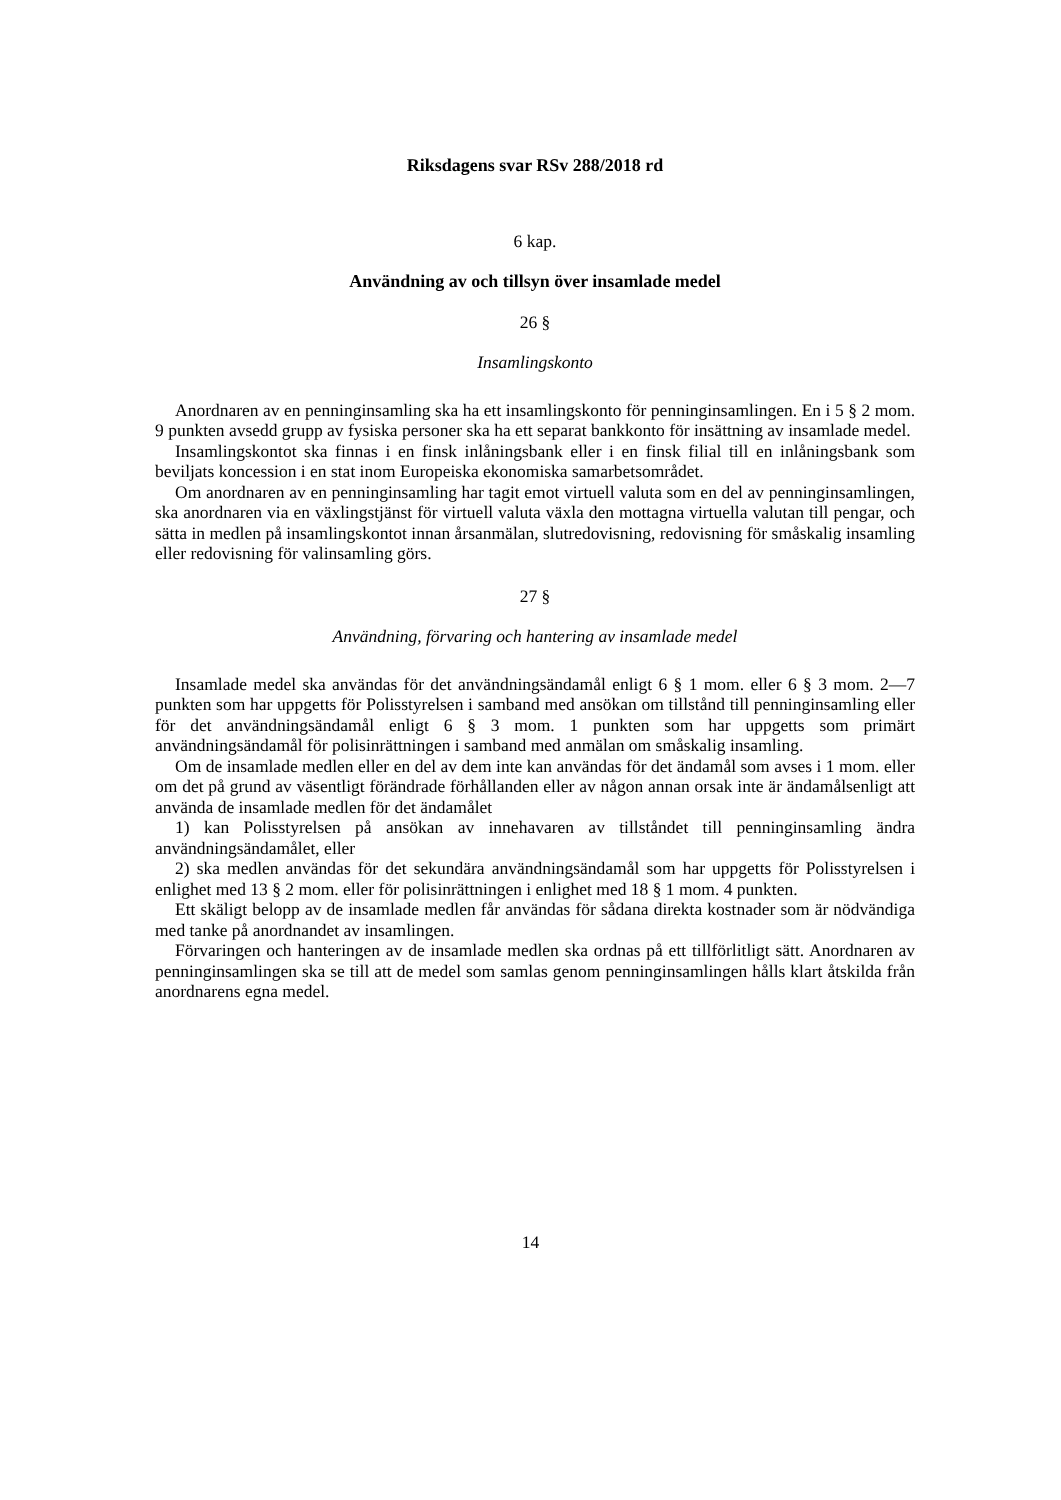Riksdagens svar RSv 288/2018 rd
6 kap.
Användning av och tillsyn över insamlade medel
26 §
Insamlingskonto
Anordnaren av en penninginsamling ska ha ett insamlingskonto för penninginsamlingen. En i 5 § 2 mom. 9 punkten avsedd grupp av fysiska personer ska ha ett separat bankkonto för insättning av insamlade medel.
Insamlingskontot ska finnas i en finsk inlåningsbank eller i en finsk filial till en inlåningsbank som beviljats koncession i en stat inom Europeiska ekonomiska samarbetsområdet.
Om anordnaren av en penninginsamling har tagit emot virtuell valuta som en del av penninginsamlingen, ska anordnaren via en växlingstjänst för virtuell valuta växla den mottagna virtuella valutan till pengar, och sätta in medlen på insamlingskontot innan årsanmälan, slutredovisning, redovisning för småskalig insamling eller redovisning för valinsamling görs.
27 §
Användning, förvaring och hantering av insamlade medel
Insamlade medel ska användas för det användningsändamål enligt 6 § 1 mom. eller 6 § 3 mom. 2—7 punkten som har uppgetts för Polisstyrelsen i samband med ansökan om tillstånd till penninginsamling eller för det användningsändamål enligt 6 § 3 mom. 1 punkten som har uppgetts som primärt användningsändamål för polisinrättningen i samband med anmälan om småskalig insamling.
Om de insamlade medlen eller en del av dem inte kan användas för det ändamål som avses i 1 mom. eller om det på grund av väsentligt förändrade förhållanden eller av någon annan orsak inte är ändamålsenligt att använda de insamlade medlen för det ändamålet
1) kan Polisstyrelsen på ansökan av innehavaren av tillståndet till penninginsamling ändra användningsändamålet, eller
2) ska medlen användas för det sekundära användningsändamål som har uppgetts för Polisstyrelsen i enlighet med 13 § 2 mom. eller för polisinrättningen i enlighet med 18 § 1 mom. 4 punkten.
Ett skäligt belopp av de insamlade medlen får användas för sådana direkta kostnader som är nödvändiga med tanke på anordnandet av insamlingen.
Förvaringen och hanteringen av de insamlade medlen ska ordnas på ett tillförlitligt sätt. Anordnaren av penninginsamlingen ska se till att de medel som samlas genom penninginsamlingen hålls klart åtskilda från anordnarens egna medel.
14